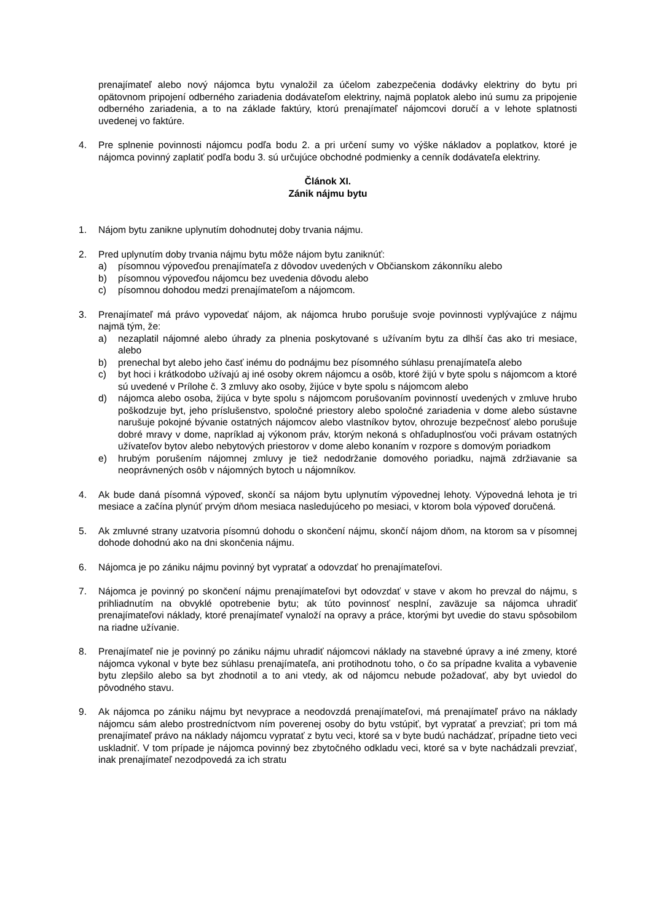prenajímateľ alebo nový nájomca bytu vynaložil za účelom zabezpečenia dodávky elektriny do bytu pri opätovnom pripojení odberného zariadenia dodávateľom elektriny, najmä poplatok alebo inú sumu za pripojenie odberného zariadenia, a to na základe faktúry, ktorú prenajímateľ nájomcovi doručí a v lehote splatnosti uvedenej vo faktúre.
4. Pre splnenie povinnosti nájomcu podľa bodu 2. a pri určení sumy vo výške nákladov a poplatkov, ktoré je nájomca povinný zaplatiť podľa bodu 3. sú určujúce obchodné podmienky a cenník dodávateľa elektriny.
Článok XI.
Zánik nájmu bytu
1. Nájom bytu zanikne uplynutím dohodnutej doby trvania nájmu.
2. Pred uplynutím doby trvania nájmu bytu môže nájom bytu zaniknúť:
a) písomnou výpoveďou prenajímateľa z dôvodov uvedených v Občianskom zákonníku alebo
b) písomnou výpoveďou nájomcu bez uvedenia dôvodu alebo
c) písomnou dohodou medzi prenajímateľom a nájomcom.
3. Prenajímateľ má právo vypovedať nájom, ak nájomca hrubo porušuje svoje povinnosti vyplývajúce z nájmu najmä tým, že:
a) nezaplatil nájomné alebo úhrady za plnenia poskytované s užívaním bytu za dlhší čas ako tri mesiace, alebo
b) prenechal byt alebo jeho časť inému do podnájmu bez písomného súhlasu prenajímateľa alebo
c) byt hoci i krátkodobo užívajú aj iné osoby okrem nájomcu a osôb, ktoré žijú v byte spolu s nájomcom a ktoré sú uvedené v Prílohe č. 3 zmluvy ako osoby, žijúce v byte spolu s nájomcom alebo
d) nájomca alebo osoba, žijúca v byte spolu s nájomcom porušovaním povinností uvedených v zmluve hrubo poškodzuje byt, jeho príslušenstvo, spoločné priestory alebo spoločné zariadenia v dome alebo sústavne narušuje pokojné bývanie ostatných nájomcov alebo vlastníkov bytov, ohrozuje bezpečnosť alebo porušuje dobré mravy v dome, napríklad aj výkonom práv, ktorým nekoná s ohľaduplnosťou voči právam ostatných užívateľov bytov alebo nebytových priestorov v dome alebo konaním v rozpore s domovým poriadkom
e) hrubým porušením nájomnej zmluvy je tiež nedodržanie domového poriadku, najmä zdržiavanie sa neoprávnených osôb v nájomných bytoch u nájomníkov.
4. Ak bude daná písomná výpoveď, skončí sa nájom bytu uplynutím výpovednej lehoty. Výpovedná lehota je tri mesiace a začína plynúť prvým dňom mesiaca nasledujúceho po mesiaci, v ktorom bola výpoveď doručená.
5. Ak zmluvné strany uzatvoria písomnú dohodu o skončení nájmu, skončí nájom dňom, na ktorom sa v písomnej dohode dohodnú ako na dni skončenia nájmu.
6. Nájomca je po zániku nájmu povinný byt vypratať a odovzdať ho prenajímateľovi.
7. Nájomca je povinný po skončení nájmu prenajímateľovi byt odovzdať v stave v akom ho prevzal do nájmu, s prihliadnutím na obvyklé opotrebenie bytu; ak túto povinnosť nesplní, zaväzuje sa nájomca uhradiť prenajímateľovi náklady, ktoré prenajímateľ vynaloží na opravy a práce, ktorými byt uvedie do stavu spôsobilom na riadne užívanie.
8. Prenajímateľ nie je povinný po zániku nájmu uhradiť nájomcovi náklady na stavebné úpravy a iné zmeny, ktoré nájomca vykonal v byte bez súhlasu prenajímateľa, ani protihodnotu toho, o čo sa prípadne kvalita a vybavenie bytu zlepšilo alebo sa byt zhodnotil a to ani vtedy, ak od nájomcu nebude požadovať, aby byt uviedol do pôvodného stavu.
9. Ak nájomca po zániku nájmu byt nevyprace a neodovzdá prenajímateľovi, má prenajímateľ právo na náklady nájomcu sám alebo prostredníctvom ním poverenej osoby do bytu vstúpiť, byt vypratať a prevziať; pri tom má prenajímateľ právo na náklady nájomcu vypratať z bytu veci, ktoré sa v byte budú nachádzať, prípadne tieto veci uskladniť. V tom prípade je nájomca povinný bez zbytočného odkladu veci, ktoré sa v byte nachádzali prevziať, inak prenajímateľ nezodpovedá za ich stratu